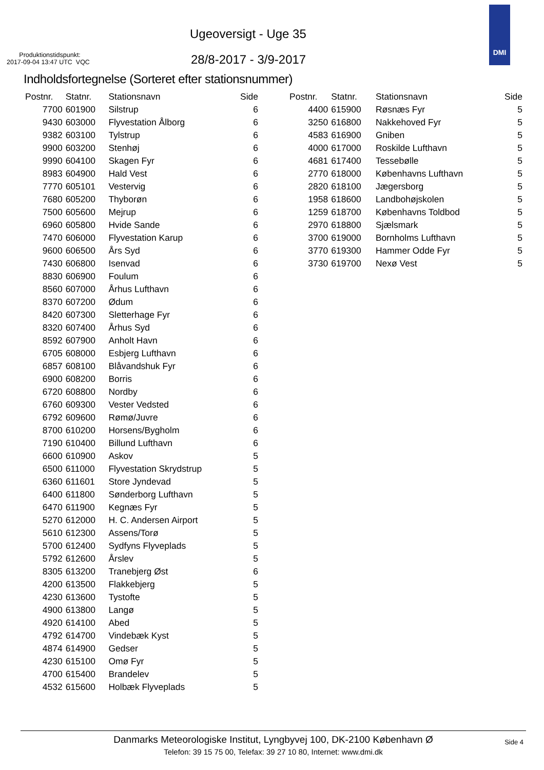Ugeoversigt - Uge 35
Produktionstidspunkt:
2017-09-04 13:47 UTC VQC
28/8-2017 - 3/9-2017
DMI
Indholdsfortegnelse (Sorteret efter stationsnummer)
| Postnr. | Statnr. | Stationsnavn | Side |
| --- | --- | --- | --- |
| 7700 | 601900 | Silstrup | 6 |
| 9430 | 603000 | Flyvestation Ålborg | 6 |
| 9382 | 603100 | Tylstrup | 6 |
| 9900 | 603200 | Stenhøj | 6 |
| 9990 | 604100 | Skagen Fyr | 6 |
| 8983 | 604900 | Hald Vest | 6 |
| 7770 | 605101 | Vestervig | 6 |
| 7680 | 605200 | Thyborøn | 6 |
| 7500 | 605600 | Mejrup | 6 |
| 6960 | 605800 | Hvide Sande | 6 |
| 7470 | 606000 | Flyvestation Karup | 6 |
| 9600 | 606500 | Års Syd | 6 |
| 7430 | 606800 | Isenvad | 6 |
| 8830 | 606900 | Foulum | 6 |
| 8560 | 607000 | Århus Lufthavn | 6 |
| 8370 | 607200 | Ødum | 6 |
| 8420 | 607300 | Sletterhage Fyr | 6 |
| 8320 | 607400 | Århus Syd | 6 |
| 8592 | 607900 | Anholt Havn | 6 |
| 6705 | 608000 | Esbjerg Lufthavn | 6 |
| 6857 | 608100 | Blåvandshuk Fyr | 6 |
| 6900 | 608200 | Borris | 6 |
| 6720 | 608800 | Nordby | 6 |
| 6760 | 609300 | Vester Vedsted | 6 |
| 6792 | 609600 | Rømø/Juvre | 6 |
| 8700 | 610200 | Horsens/Bygholm | 6 |
| 7190 | 610400 | Billund Lufthavn | 6 |
| 6600 | 610900 | Askov | 5 |
| 6500 | 611000 | Flyvestation Skrydstrup | 5 |
| 6360 | 611601 | Store Jyndevad | 5 |
| 6400 | 611800 | Sønderborg Lufthavn | 5 |
| 6470 | 611900 | Kegnæs Fyr | 5 |
| 5270 | 612000 | H. C. Andersen Airport | 5 |
| 5610 | 612300 | Assens/Torø | 5 |
| 5700 | 612400 | Sydfyns Flyveplads | 5 |
| 5792 | 612600 | Årslev | 5 |
| 8305 | 613200 | Tranebjerg Øst | 6 |
| 4200 | 613500 | Flakkebjerg | 5 |
| 4230 | 613600 | Tystofte | 5 |
| 4900 | 613800 | Langø | 5 |
| 4920 | 614100 | Abed | 5 |
| 4792 | 614700 | Vindebæk Kyst | 5 |
| 4874 | 614900 | Gedser | 5 |
| 4230 | 615100 | Omø Fyr | 5 |
| 4700 | 615400 | Brandelev | 5 |
| 4532 | 615600 | Holbæk Flyveplads | 5 |
| Postnr. | Statnr. | Stationsnavn | Side |
| --- | --- | --- | --- |
| 4400 | 615900 | Røsnæs Fyr | 5 |
| 3250 | 616800 | Nakkehoved Fyr | 5 |
| 4583 | 616900 | Gniben | 5 |
| 4000 | 617000 | Roskilde Lufthavn | 5 |
| 4681 | 617400 | Tessebølle | 5 |
| 2770 | 618000 | Københavns Lufthavn | 5 |
| 2820 | 618100 | Jægersborg | 5 |
| 1958 | 618600 | Landbohøjskolen | 5 |
| 1259 | 618700 | Københavns Toldbod | 5 |
| 2970 | 618800 | Sjælsmark | 5 |
| 3700 | 619000 | Bornholms Lufthavn | 5 |
| 3770 | 619300 | Hammer Odde Fyr | 5 |
| 3730 | 619700 | Nexø Vest | 5 |
Danmarks Meteorologiske Institut, Lyngbyvej 100, DK-2100 København Ø
Telefon: 39 15 75 00, Telefax: 39 27 10 80, Internet: www.dmi.dk
Side 4